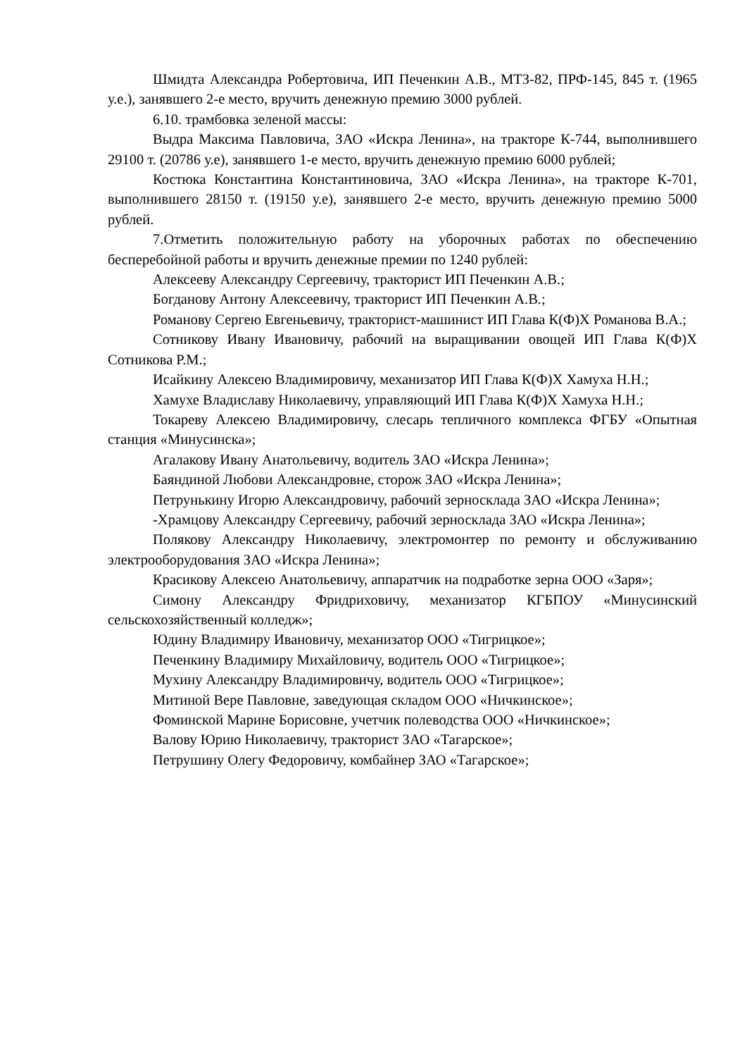Шмидта Александра Робертовича, ИП Печенкин А.В., МТЗ-82, ПРФ-145, 845 т. (1965 у.е.), занявшего 2-е место, вручить денежную премию 3000 рублей.
6.10. трамбовка зеленой массы:
Выдра Максима Павловича, ЗАО «Искра Ленина», на тракторе К-744, выполнившего 29100 т. (20786 у.е), занявшего 1-е место, вручить денежную премию 6000 рублей;
Костюка Константина Константиновича, ЗАО «Искра Ленина», на тракторе К-701, выполнившего 28150 т. (19150 у.е), занявшего 2-е место, вручить денежную премию 5000 рублей.
7.Отметить положительную работу на уборочных работах по обеспечению бесперебойной работы и вручить денежные премии по 1240 рублей:
Алексееву Александру Сергеевичу, тракторист ИП Печенкин А.В.;
Богданову Антону Алексеевичу, тракторист ИП Печенкин А.В.;
Романову Сергею Евгеньевичу, тракторист-машинист ИП Глава К(Ф)Х Романова В.А.;
Сотникову Ивану Ивановичу, рабочий на выращивании овощей ИП Глава К(Ф)Х Сотникова Р.М.;
Исайкину Алексею Владимировичу, механизатор ИП Глава К(Ф)Х Хамуха Н.Н.;
Хамухе Владиславу Николаевичу, управляющий ИП Глава К(Ф)Х Хамуха Н.Н.;
Токареву Алексею Владимировичу, слесарь тепличного комплекса ФГБУ «Опытная станция «Минусинска»;
Агалакову Ивану Анатольевичу, водитель ЗАО «Искра Ленина»;
Баяндиной Любови Александровне, сторож ЗАО «Искра Ленина»;
Петрунькину Игорю Александровичу, рабочий зерносклада ЗАО «Искра Ленина»;
-Храмцову Александру Сергеевичу, рабочий зерносклада ЗАО «Искра Ленина»;
Полякову Александру Николаевичу, электромонтер по ремонту и обслуживанию электрооборудования ЗАО «Искра Ленина»;
Красикову Алексею Анатольевичу, аппаратчик на подработке зерна ООО «Заря»;
Симону Александру Фридриховичу, механизатор КГБПОУ «Минусинский сельскохозяйственный колледж»;
Юдину Владимиру Ивановичу, механизатор ООО «Тигрицкое»;
Печенкину Владимиру Михайловичу, водитель ООО «Тигрицкое»;
Мухину Александру Владимировичу, водитель ООО «Тигрицкое»;
Митиной Вере Павловне, заведующая складом ООО «Ничкинское»;
Фоминской Марине Борисовне, учетчик полеводства ООО «Ничкинское»;
Валову Юрию Николаевичу, тракторист ЗАО «Тагарское»;
Петрушину Олегу Федоровичу, комбайнер ЗАО «Тагарское»;